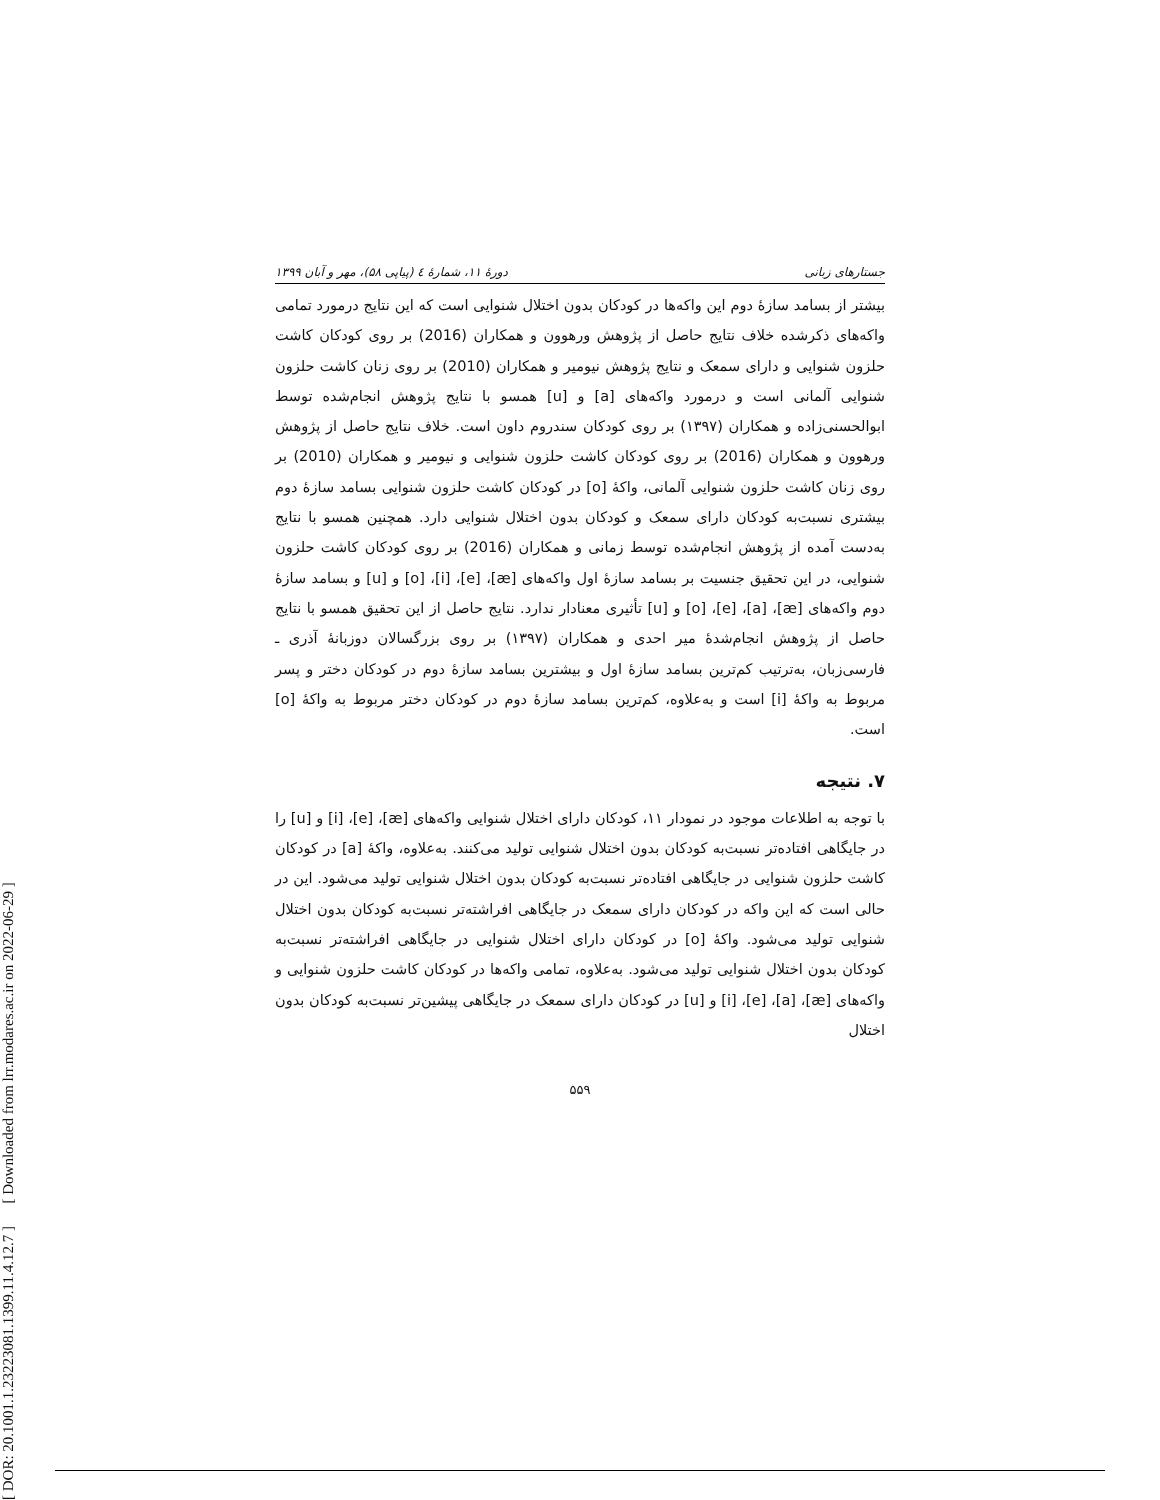[ DOR: 20.1001.1.23223081.1399.11.4.12.7 ] [ Downloaded from lrr.modares.ac.ir on 2022-06-29 ]
جستارهای زبانی دورهٔ ۱۱، شمارهٔ ٤ (پیاپی ۵۸)، مهر و آبان ۱۳۹۹
بیشتر از بسامد سازهٔ دوم این واکه‌ها در کودکان بدون اختلال شنوایی است که این نتایج درمورد تمامی واکه‌های ذکرشده خلاف نتایج حاصل از پژوهش ورهوون و همکاران (2016) بر روی کودکان کاشت حلزون شنوایی و دارای سمعک و نتایج پژوهش نیومیر و همکاران (2010) بر روی زنان کاشت حلزون شنوایی آلمانی است و درمورد واکه‌های [a] و [u] همسو با نتایج پژوهش انجام‌شده توسط ابوالحسنی‌زاده و همکاران (۱۳۹۷) بر روی کودکان سندروم داون است. خلاف نتایج حاصل از پژوهش ورهوون و همکاران (2016) بر روی کودکان کاشت حلزون شنوایی و نیومیر و همکاران (2010) بر روی زنان کاشت حلزون شنوایی آلمانی، واکهٔ [o] در کودکان کاشت حلزون شنوایی بسامد سازهٔ دوم بیشتری نسبت‌به کودکان دارای سمعک و کودکان بدون اختلال شنوایی دارد. همچنین همسو با نتایج به‌دست آمده از پژوهش انجام‌شده توسط زمانی و همکاران (2016) بر روی کودکان کاشت حلزون شنوایی، در این تحقیق جنسیت بر بسامد سازهٔ اول واکه‌های [æ]، [e]، [i]، [o] و [u] و بسامد سازهٔ دوم واکه‌های [æ]، [a]، [e]، [o] و [u] تأثیری معنادار ندارد. نتایج حاصل از این تحقیق همسو با نتایج حاصل از پژوهش انجام‌شدهٔ میر احدی و همکاران (۱۳۹۷) بر روی بزرگسالان دوزبانهٔ آذری ـ فارسی‌زبان، به‌ترتیب کم‌ترین بسامد سازهٔ اول و بیشترین بسامد سازهٔ دوم در کودکان دختر و پسر مربوط به واکهٔ [i] است و به‌علاوه، کم‌ترین بسامد سازهٔ دوم در کودکان دختر مربوط به واکهٔ [o] است.
۷. نتیجه
با توجه به اطلاعات موجود در نمودار ۱۱، کودکان دارای اختلال شنوایی واکه‌های [æ]، [e]، [i] و [u] را در جایگاهی افتاده‌تر نسبت‌به کودکان بدون اختلال شنوایی تولید می‌کنند. به‌علاوه، واکهٔ [a] در کودکان کاشت حلزون شنوایی در جایگاهی افتاده‌تر نسبت‌به کودکان بدون اختلال شنوایی تولید می‌شود. این در حالی است که این واکه در کودکان دارای سمعک در جایگاهی افراشته‌تر نسبت‌به کودکان بدون اختلال شنوایی تولید می‌شود. واکهٔ [o] در کودکان دارای اختلال شنوایی در جایگاهی افراشته‌تر نسبت‌به کودکان بدون اختلال شنوایی تولید می‌شود. به‌علاوه، تمامی واکه‌ها در کودکان کاشت حلزون شنوایی و واکه‌های [æ]، [a]، [e]، [i] و [u] در کودکان دارای سمعک در جایگاهی پیشین‌تر نسبت‌به کودکان بدون اختلال
۵۵۹